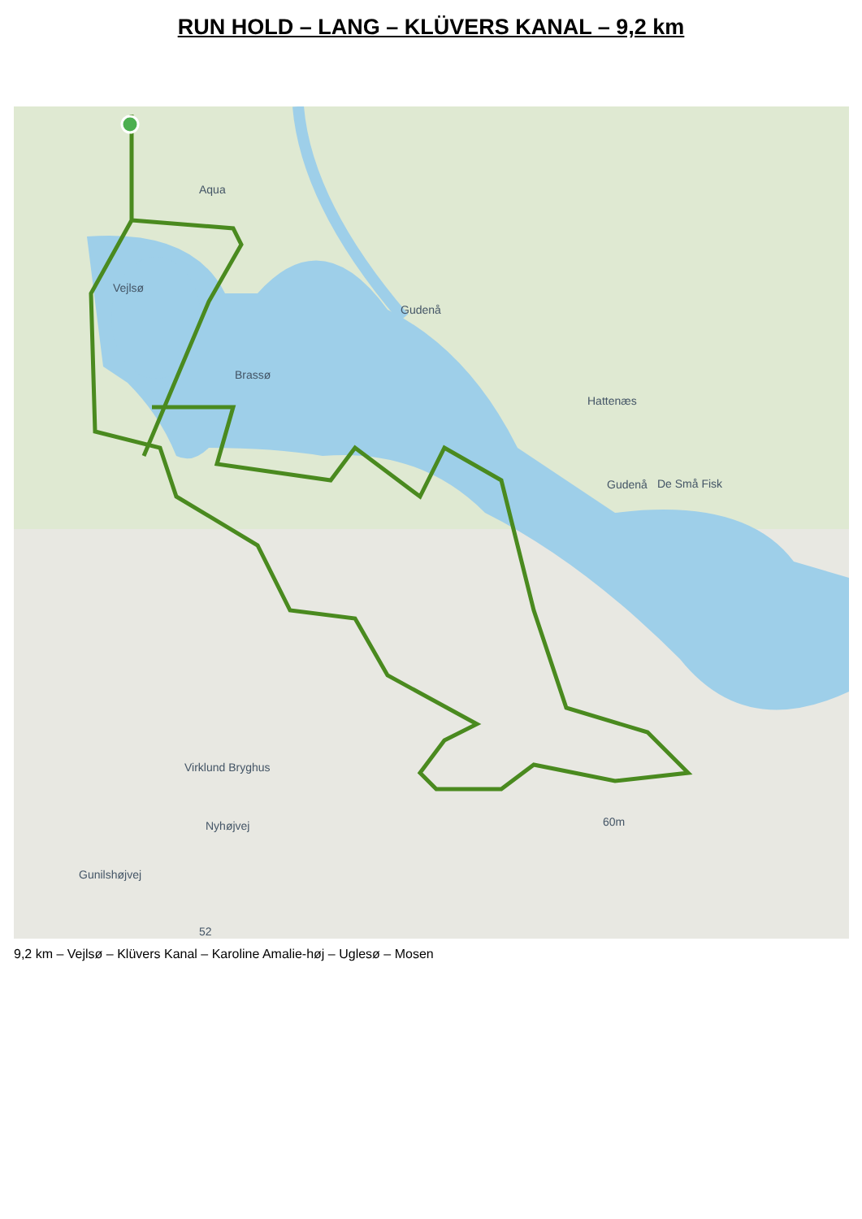RUN HOLD – LANG – KLÜVERS KANAL – 9,2 km
Vejlsø
Brassø
Aqua
Hattenæs
De Små Fisk
Virklund Bryghus
Nyhøjvej
Gunilshøjvej
Gudenå
Gudenå
60m
52
9,2 km – Vejlsø – Klüvers Kanal – Karoline Amalie-høj – Uglesø – Mosen